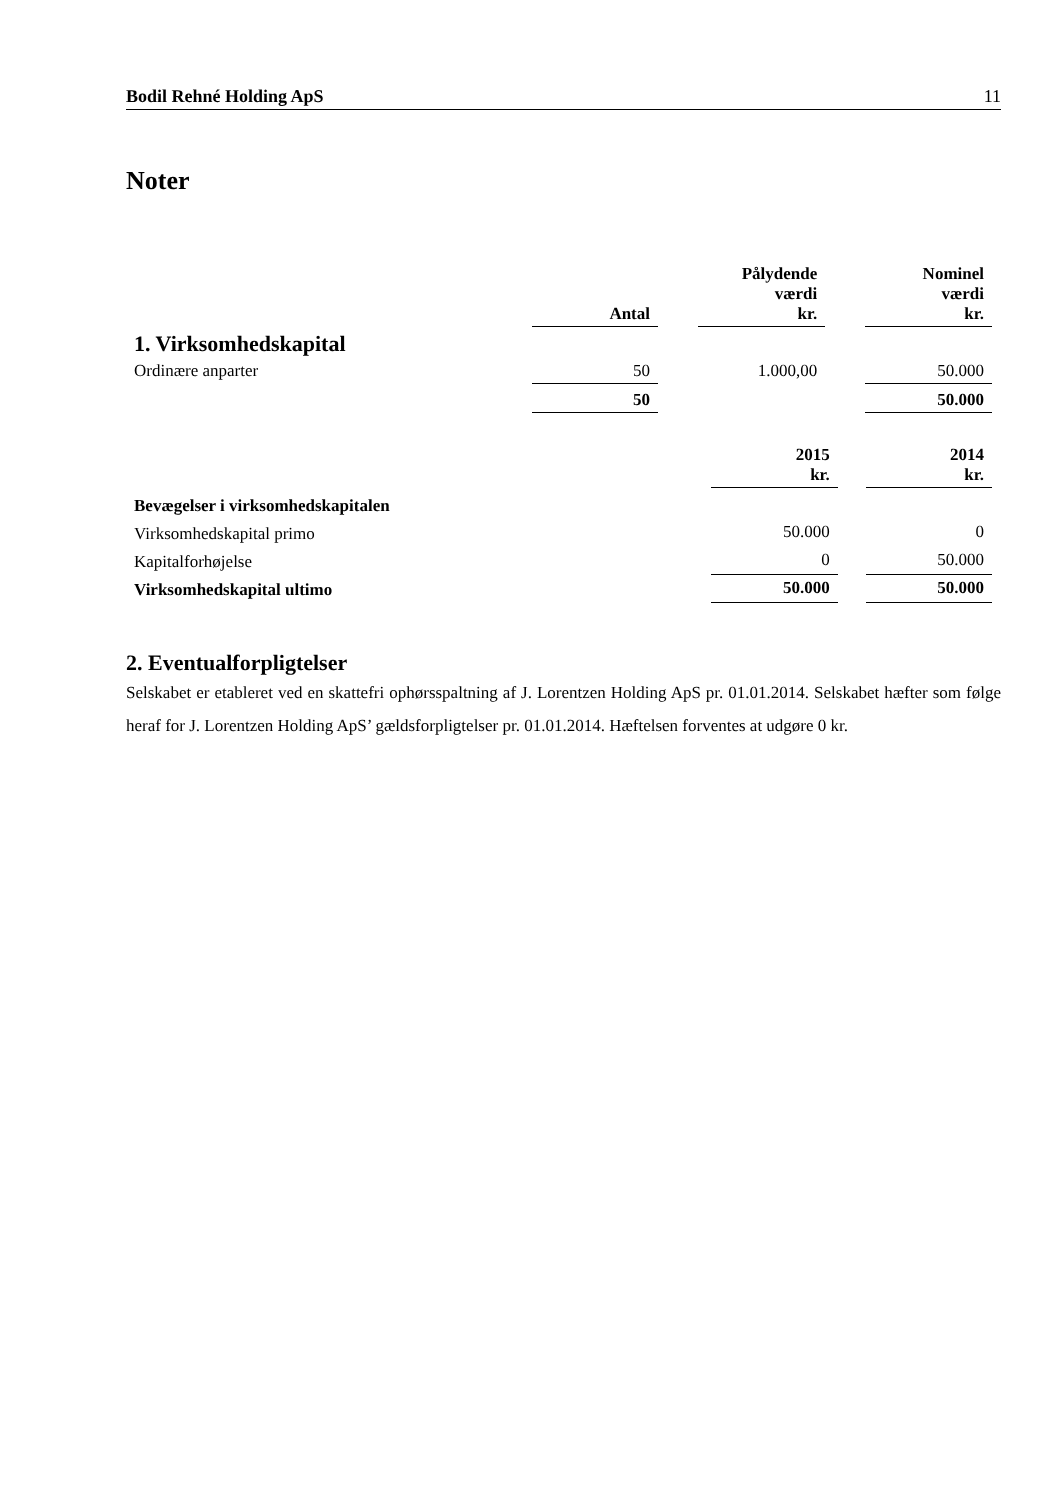Bodil Rehné Holding ApS 11
Noter
| | Antal | | Pålydende værdi kr. | | Nominel værdi kr. |
| --- | --- | --- | --- | --- | --- |
| 1. Virksomhedskapital | | | | | |
| Ordinære anparter | 50 | | 1.000,00 | | 50.000 |
| | 50 | | | | 50.000 |
| | 2015 kr. | | 2014 kr. |
| --- | --- | --- | --- |
| Bevægelser i virksomhedskapitalen | | | |
| Virksomhedskapital primo | 50.000 | | 0 |
| Kapitalforhøjelse | 0 | | 50.000 |
| Virksomhedskapital ultimo | 50.000 | | 50.000 |
2. Eventualforpligtelser
Selskabet er etableret ved en skattefri ophørsspaltning af J. Lorentzen Holding ApS pr. 01.01.2014. Selskabet hæfter som følge heraf for J. Lorentzen Holding ApS’ gældsforpligtelser pr. 01.01.2014. Hæftelsen forventes at udgøre 0 kr.